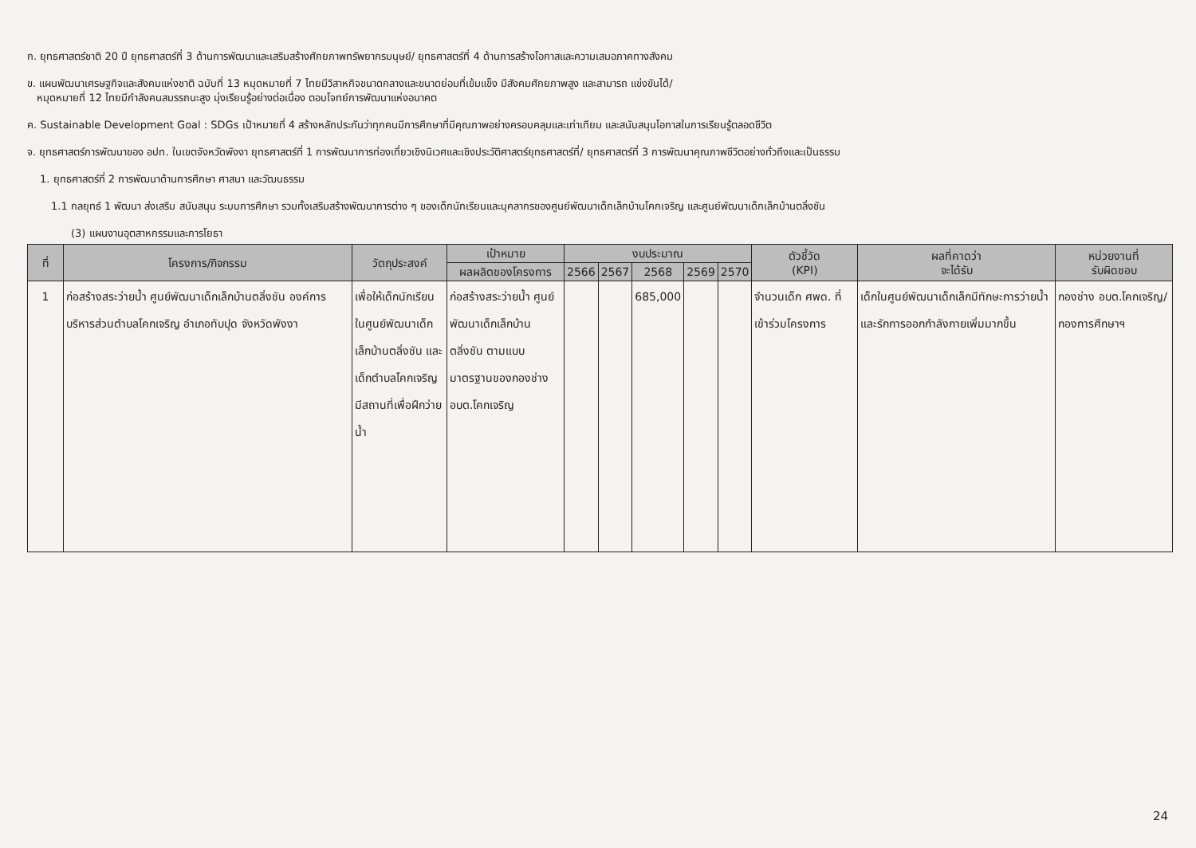ก. ยุทธศาสตร์ชาติ 20 ปี ยุทธศาสตร์ที่ 3 ด้านการพัฒนาและเสริมสร้างศักยภาพทรัพยากรมนุษย์/ ยุทธศาสตร์ที่ 4 ด้านการสร้างโอกาสและความเสมอภาคทางสังคม
ข. แผนพัฒนาเศรษฐกิจและสังคมแห่งชาติ ฉบับที่ 13 หมุดหมายที่ 7 ไทยมีวิสาหกิจขนาดกลางและขนาดย่อมที่เข้มแข็ง มีสังคมศักยภาพสูง และสามารถ แข่งขันได้/
หมุดหมายที่ 12 ไทยมีกำลังคนสมรรถนะสูง มุ่งเรียนรู้อย่างต่อเนื่อง ตอบโจทย์การพัฒนาแห่งอนาคต
ค. Sustainable Development Goal : SDGs เป้าหมายที่ 4 สร้างหลักประกันว่าทุกคนมีการศึกษาที่มีคุณภาพอย่างครอบคลุมและเท่าเทียม และสนับสนุนโอกาสในการเรียนรู้ตลอดชีวิต
จ. ยุทธศาสตร์การพัฒนาของ อปท. ในเขตจังหวัดพังงา ยุทธศาสตร์ที่ 1 การพัฒนาการท่องเที่ยวเชิงนิเวศและเชิงประวัติศาสตร์ยุทธศาสตร์ที่/ ยุทธศาสตร์ที่ 3 การพัฒนาคุณภาพชีวิตอย่างทั่วถึงและเป็นธรรม
1. ยุทธศาสตร์ที่ 2 การพัฒนาด้านการศึกษา ศาสนา และวัฒนธรรม
1.1 กลยุทธ์ 1 พัฒนา ส่งเสริม สนับสนุน ระบบการศึกษา รวมทั้งเสริมสร้างพัฒนาการต่าง ๆ ของเด็กนักเรียนและบุคลากรของศูนย์พัฒนาเด็กเล็กบ้านโคกเจริญ และศูนย์พัฒนาเด็กเล็กบ้านตลิ่งชัน
(3) แผนงานอุตสาหกรรมและการโยธา
| ที่ | โครงการ/กิจกรรม | วัตถุประสงค์ | เป้าหมาย | งบประมาณ | | | | | ตัวชี้วัด (KPI) | ผลที่คาดว่า จะได้รับ | หน่วยงานที่ รับผิดชอบ |
| --- | --- | --- | --- | --- | --- | --- | --- | --- | --- | --- | --- |
| | | | ผลผลิตของโครงการ | 2566 | 2567 | 2568 | 2569 | 2570 | | | |
| 1 | ก่อสร้างสระว่ายน้ำ ศูนย์พัฒนาเด็กเล็กบ้านตลิ่งชัน องค์การบริหารส่วนตำบลโคกเจริญ อำเภอทับปุด จังหวัดพังงา | เพื่อให้เด็กนักเรียนในศูนย์พัฒนาเด็กเล็กบ้านตลิ่งชัน และเด็กตำบลโคกเจริญ มีสถานที่เพื่อฝึกว่ายน้ำ | ก่อสร้างสระว่ายน้ำ ศูนย์พัฒนาเด็กเล็กบ้านตลิ่งชัน ตามแบบมาตรฐานของกองช่าง อบต.โคกเจริญ | | | 685,000 | | | จำนวนเด็ก ศพด. ที่เข้าร่วมโครงการ | เด็กในศูนย์พัฒนาเด็กเล็กมีทักษะการว่ายน้ำ และรักการออกกำลังกายเพิ่มมากขึ้น | กองช่าง อบต.โคกเจริญ/ กองการศึกษาฯ |
24